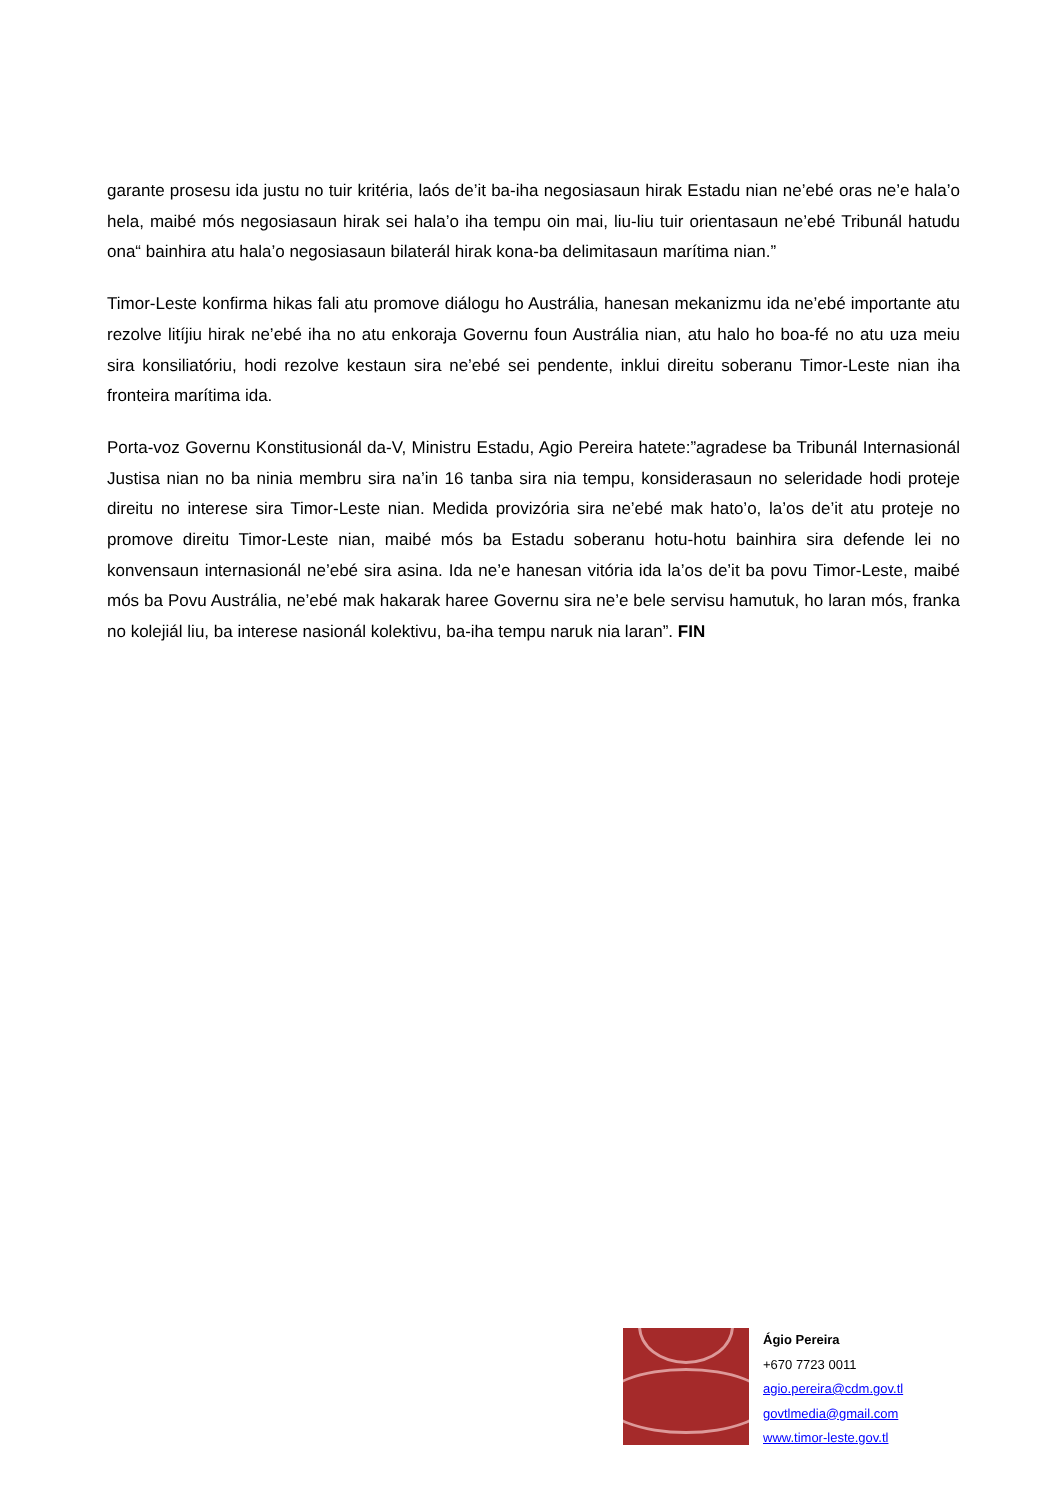garante prosesu ida justu no tuir kritéria, laós de’it ba-iha negosiasaun hirak Estadu nian ne’ebé oras ne’e hala’o hela, maibé mós negosiasaun hirak sei hala’o iha tempu oin mai, liu-liu tuir orientasaun ne’ebé Tribunál hatudu ona“ bainhira atu hala’o negosiasaun bilaterál hirak kona-ba delimitasaun marítima nian.”
Timor-Leste konfirma hikas fali atu promove diálogu ho Austrália, hanesan mekanizmu ida ne’ebé importante atu rezolve litíjiu hirak ne’ebé iha no atu enkoraja Governu foun Austrália nian, atu halo ho boa-fé no atu uza meiu sira konsiliatóriu, hodi rezolve kestaun sira ne’ebé sei pendente, inklui direitu soberanu Timor-Leste nian iha fronteira marítima ida.
Porta-voz Governu Konstitusionál da-V, Ministru Estadu, Agio Pereira hatete:”agradese ba Tribunál Internasionál Justisa nian no ba ninia membru sira na’in 16 tanba sira nia tempu, konsiderasaun no seleridade hodi proteje direitu no interese sira Timor-Leste nian. Medida provizória sira ne’ebé mak hato’o, la’os de’it atu proteje no promove direitu Timor-Leste nian, maibé mós ba Estadu soberanu hotu-hotu bainhira sira defende lei no konvensaun internasionál ne’ebé sira asina. Ida ne’e hanesan vitória ida la’os de’it ba povu Timor-Leste, maibé mós ba Povu Austrália, ne’ebé mak hakarak haree Governu sira ne’e bele servisu hamutuk, ho laran mós, franka no kolejiál liu, ba interese nasionál kolektivu, ba-iha tempu naruk nia laran”. FIN
Ágio Pereira
+670 7723 0011
agio.pereira@cdm.gov.tl
govtlmedia@gmail.com
www.timor-leste.gov.tl